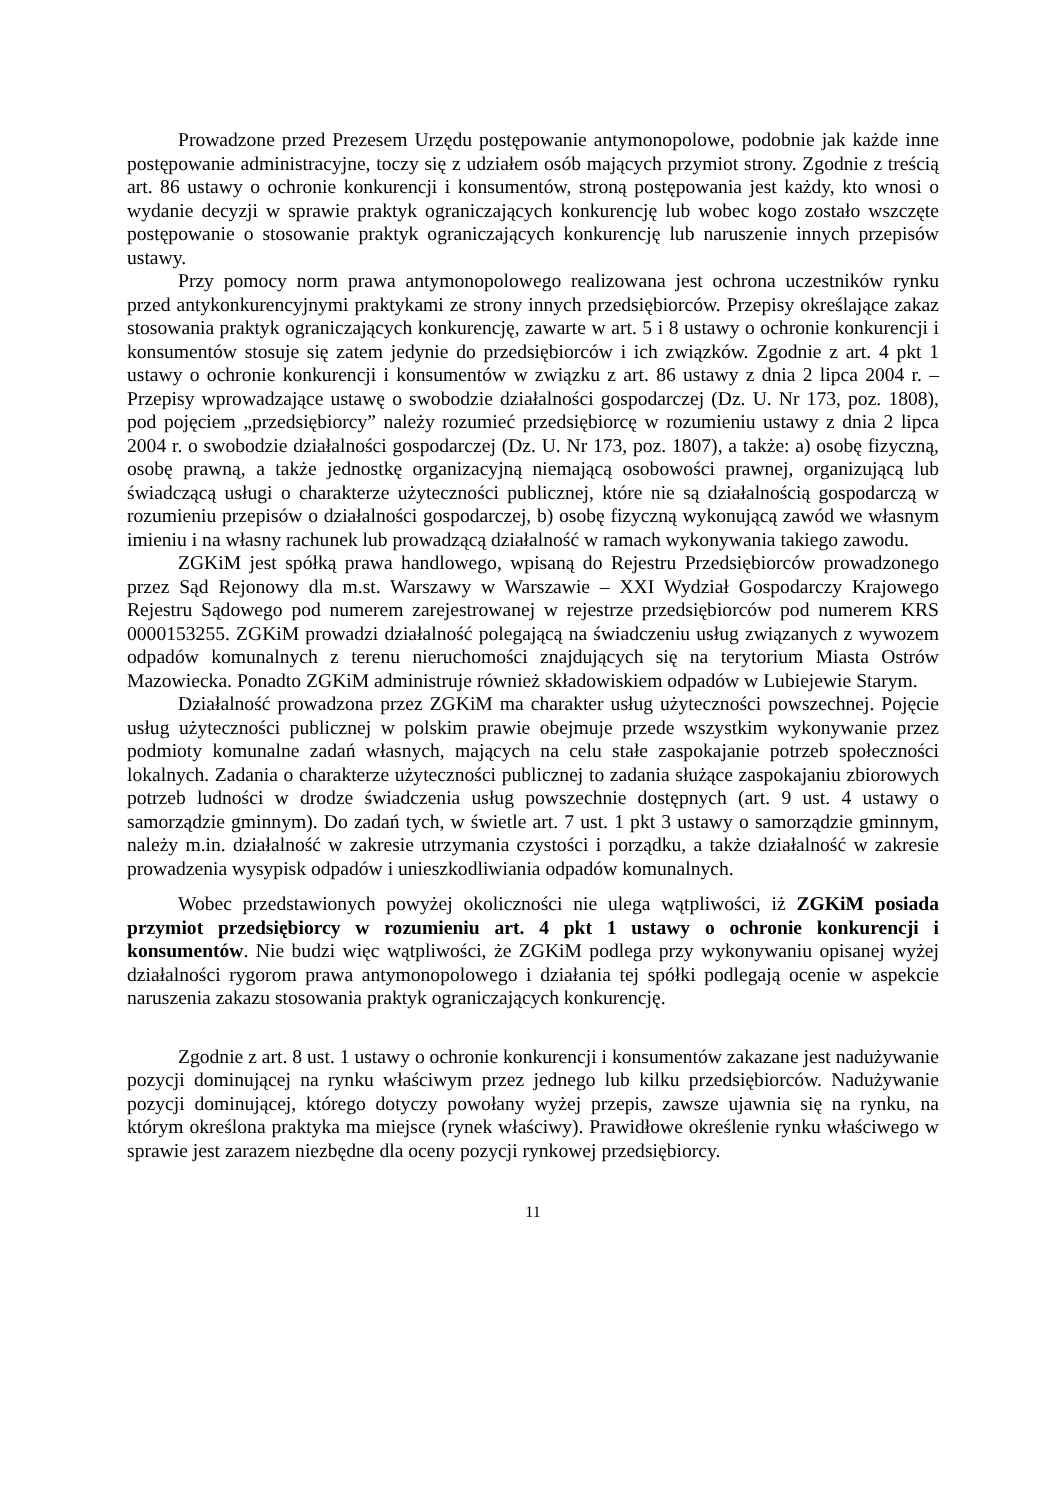Prowadzone przed Prezesem Urzędu postępowanie antymonopolowe, podobnie jak każde inne postępowanie administracyjne, toczy się z udziałem osób mających przymiot strony. Zgodnie z treścią art. 86 ustawy o ochronie konkurencji i konsumentów, stroną postępowania jest każdy, kto wnosi o wydanie decyzji w sprawie praktyk ograniczających konkurencję lub wobec kogo zostało wszczęte postępowanie o stosowanie praktyk ograniczających konkurencję lub naruszenie innych przepisów ustawy.
Przy pomocy norm prawa antymonopolowego realizowana jest ochrona uczestników rynku przed antykonkurencyjnymi praktykami ze strony innych przedsiębiorców. Przepisy określające zakaz stosowania praktyk ograniczających konkurencję, zawarte w art. 5 i 8 ustawy o ochronie konkurencji i konsumentów stosuje się zatem jedynie do przedsiębiorców i ich związków. Zgodnie z art. 4 pkt 1 ustawy o ochronie konkurencji i konsumentów w związku z art. 86 ustawy z dnia 2 lipca 2004 r. – Przepisy wprowadzające ustawę o swobodzie działalności gospodarczej (Dz. U. Nr 173, poz. 1808), pod pojęciem „przedsiębiorcy” należy rozumieć przedsiębiorcę w rozumieniu ustawy z dnia 2 lipca 2004 r. o swobodzie działalności gospodarczej (Dz. U. Nr 173, poz. 1807), a także: a) osobę fizyczną, osobę prawną, a także jednostkę organizacyjną niemającą osobowości prawnej, organizującą lub świadczącą usługi o charakterze użyteczności publicznej, które nie są działalnością gospodarczą w rozumieniu przepisów o działalności gospodarczej, b) osobę fizyczną wykonującą zawód we własnym imieniu i na własny rachunek lub prowadzącą działalność w ramach wykonywania takiego zawodu.
ZGKiM jest spółką prawa handlowego, wpisaną do Rejestru Przedsiębiorców prowadzonego przez Sąd Rejonowy dla m.st. Warszawy w Warszawie – XXI Wydział Gospodarczy Krajowego Rejestru Sądowego pod numerem zarejestrowanej w rejestrze przedsiębiorców pod numerem KRS 0000153255. ZGKiM prowadzi działalność polegającą na świadczeniu usług związanych z wywozem odpadów komunalnych z terenu nieruchomości znajdujących się na terytorium Miasta Ostrów Mazowiecka. Ponadto ZGKiM administruje również składowiskiem odpadów w Lubiejewie Starym.
Działalność prowadzona przez ZGKiM ma charakter usług użyteczności powszechnej. Pojęcie usług użyteczności publicznej w polskim prawie obejmuje przede wszystkim wykonywanie przez podmioty komunalne zadań własnych, mających na celu stałe zaspokajanie potrzeb społeczności lokalnych. Zadania o charakterze użyteczności publicznej to zadania służące zaspokajaniu zbiorowych potrzeb ludności w drodze świadczenia usług powszechnie dostępnych (art. 9 ust. 4 ustawy o samorządzie gminnym). Do zadań tych, w świetle art. 7 ust. 1 pkt 3 ustawy o samorządzie gminnym, należy m.in. działalność w zakresie utrzymania czystości i porządku, a także działalność w zakresie prowadzenia wysypisk odpadów i unieszkodliwiania odpadów komunalnych.
Wobec przedstawionych powyżej okoliczności nie ulega wątpliwości, iż ZGKiM posiada przymiot przedsiębiorcy w rozumieniu art. 4 pkt 1 ustawy o ochronie konkurencji i konsumentów. Nie budzi więc wątpliwości, że ZGKiM podlega przy wykonywaniu opisanej wyżej działalności rygorom prawa antymonopolowego i działania tej spółki podlegają ocenie w aspekcie naruszenia zakazu stosowania praktyk ograniczających konkurencję.
Zgodnie z art. 8 ust. 1 ustawy o ochronie konkurencji i konsumentów zakazane jest nadużywanie pozycji dominującej na rynku właściwym przez jednego lub kilku przedsiębiorców. Nadużywanie pozycji dominującej, którego dotyczy powołany wyżej przepis, zawsze ujawnia się na rynku, na którym określona praktyka ma miejsce (rynek właściwy). Prawidłowe określenie rynku właściwego w sprawie jest zarazem niezbędne dla oceny pozycji rynkowej przedsiębiorcy.
11